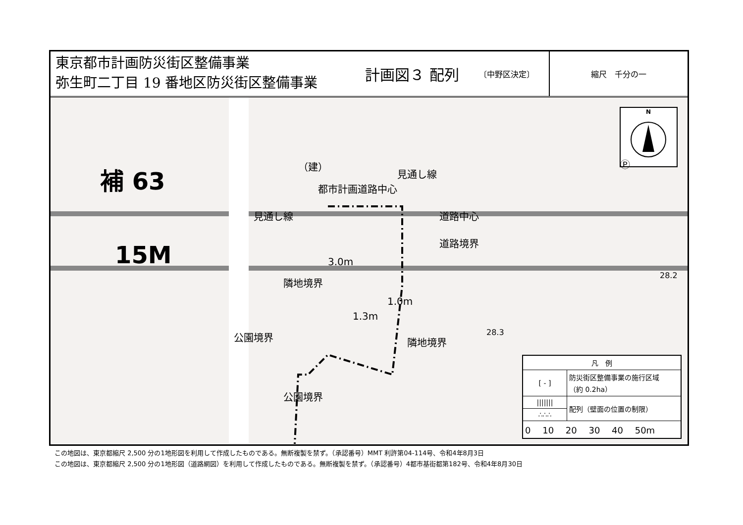東京都市計画防災街区整備事業
弥生町二丁目 19 番地区防災街区整備事業
計画図３ 配列 〔中野区決定〕
縮尺　千分の一
N
Ⓟ
（建）
補 63
15M
見通し線
都市計画道路中心
見通し線 道路中心
道路境界
3.0m
隣地境界
1.0m
1.3m
公園境界 隣地境界
公園境界
28.2
28.3
| 凡 例 | |
| --- | --- |
| [ ‐ ] | 防災街区整備事業の施行区域 （約 0.2ha） |
| /////// | 配列（壁面の位置の制限） |
| ∴∴∴ | |
| 0 10 20 30 40 50m | |
この地図は、東京都縮尺 2,500 分の1地形図を利用して作成したものである。無断複製を禁ず。（承認番号）MMT 利許第04-114号、令和4年8月3日
この地図は、東京都縮尺 2,500 分の1地形図（道路網図）を利用して作成したものである。無断複製を禁ず。（承認番号）4都市基街都第182号、令和4年8月30日